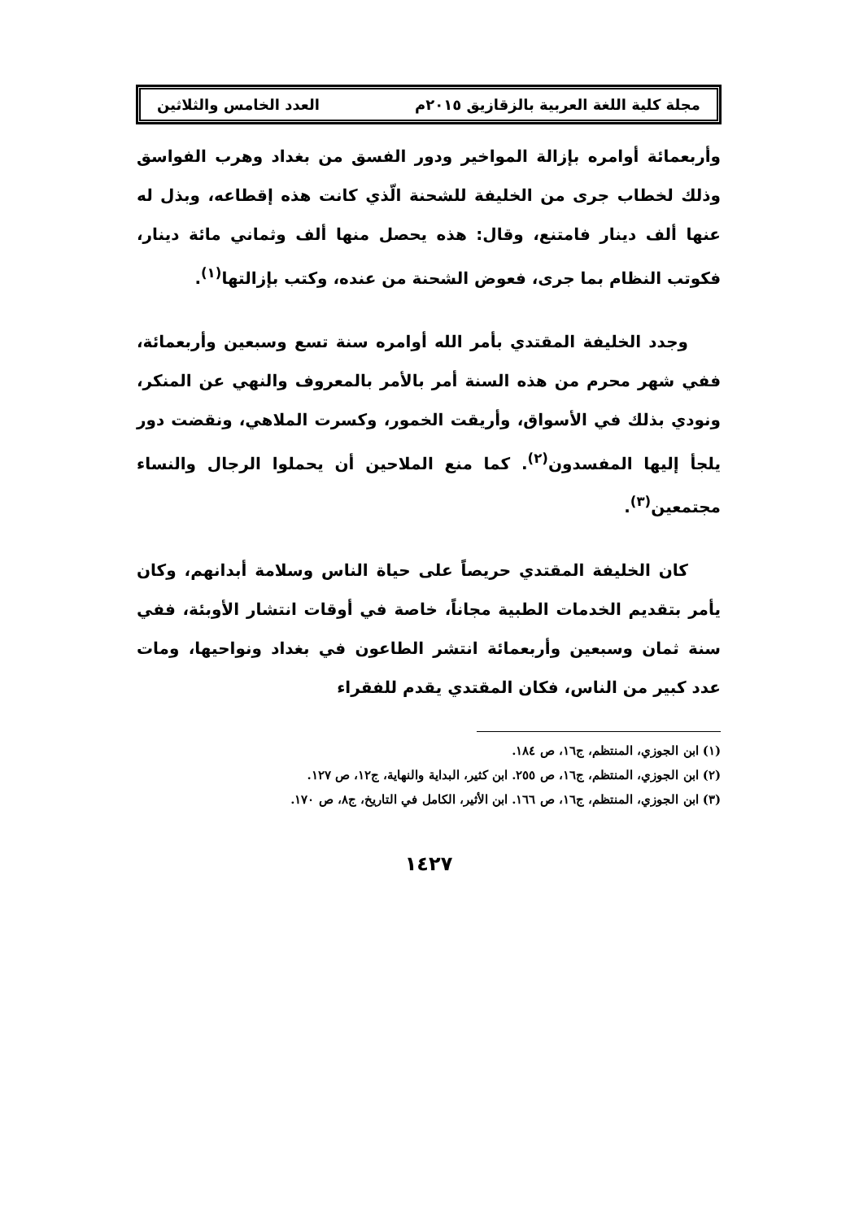مجلة كلية اللغة العربية بالزقازيق ٢٠١٥م العدد الخامس والثلاثين
وأربعمائة أوامره بإزالة المواخير ودور الفسق من بغداد وهرب الفواسق وذلك لخطاب جرى من الخليفة للشحنة الّذي كانت هذه إقطاعه، وبذل له عنها ألف دينار فامتنع، وقال: هذه يحصل منها ألف وثماني مائة دينار، فكوتب النظام بما جرى، فعوض الشحنة من عنده، وكتب بإزالتها<sup>(١)</sup>.
وجدد الخليفة المقتدي بأمر الله أوامره سنة تسع وسبعين وأربعمائة، ففي شهر محرم من هذه السنة أمر بالأمر بالمعروف والنهي عن المنكر، ونودي بذلك في الأسواق، وأريقت الخمور، وكسرت الملاهي، ونقضت دور يلجأ إليها المفسدون<sup>(٢)</sup>. كما منع الملاحين أن يحملوا الرجال والنساء مجتمعين<sup>(٣)</sup>.
كان الخليفة المقتدي حريصاً على حياة الناس وسلامة أبدانهم، وكان يأمر بتقديم الخدمات الطبية مجاناً، خاصة في أوقات انتشار الأوبئة، ففي سنة ثمان وسبعين وأربعمائة انتشر الطاعون في بغداد ونواحيها، ومات عدد كبير من الناس، فكان المقتدي يقدم للفقراء
(١) ابن الجوزي، المنتظم، ج١٦، ص ١٨٤.
(٢) ابن الجوزي، المنتظم، ج١٦، ص ٢٥٥. ابن كثير، البداية والنهاية، ج١٢، ص ١٢٧.
(٣) ابن الجوزي، المنتظم، ج١٦، ص ١٦٦. ابن الأثير، الكامل في التاريخ، ج٨، ص ١٧٠.
١٤٢٧